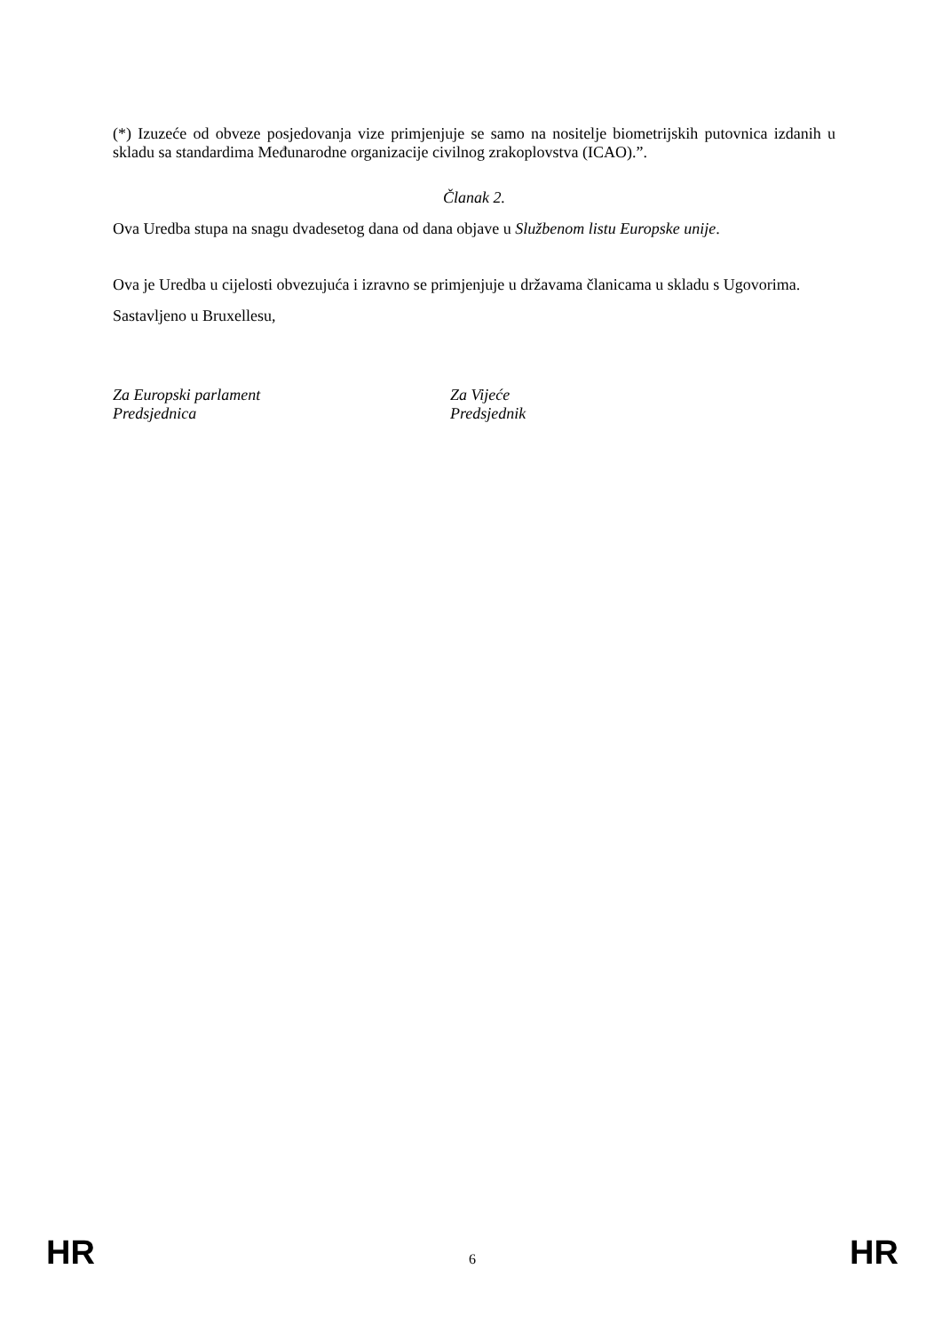(*) Izuzeće od obveze posjedovanja vize primjenjuje se samo na nositelje biometrijskih putovnica izdanih u skladu sa standardima Međunarodne organizacije civilnog zrakoplovstva (ICAO).”.
Članak 2.
Ova Uredba stupa na snagu dvadesetog dana od dana objave u Službenom listu Europske unije.
Ova je Uredba u cijelosti obvezujuća i izravno se primjenjuje u državama članicama u skladu s Ugovorima.
Sastavljeno u Bruxellesu,
Za Europski parlament
Predsjednica
Za Vijeće
Predsjednik
HR 6 HR